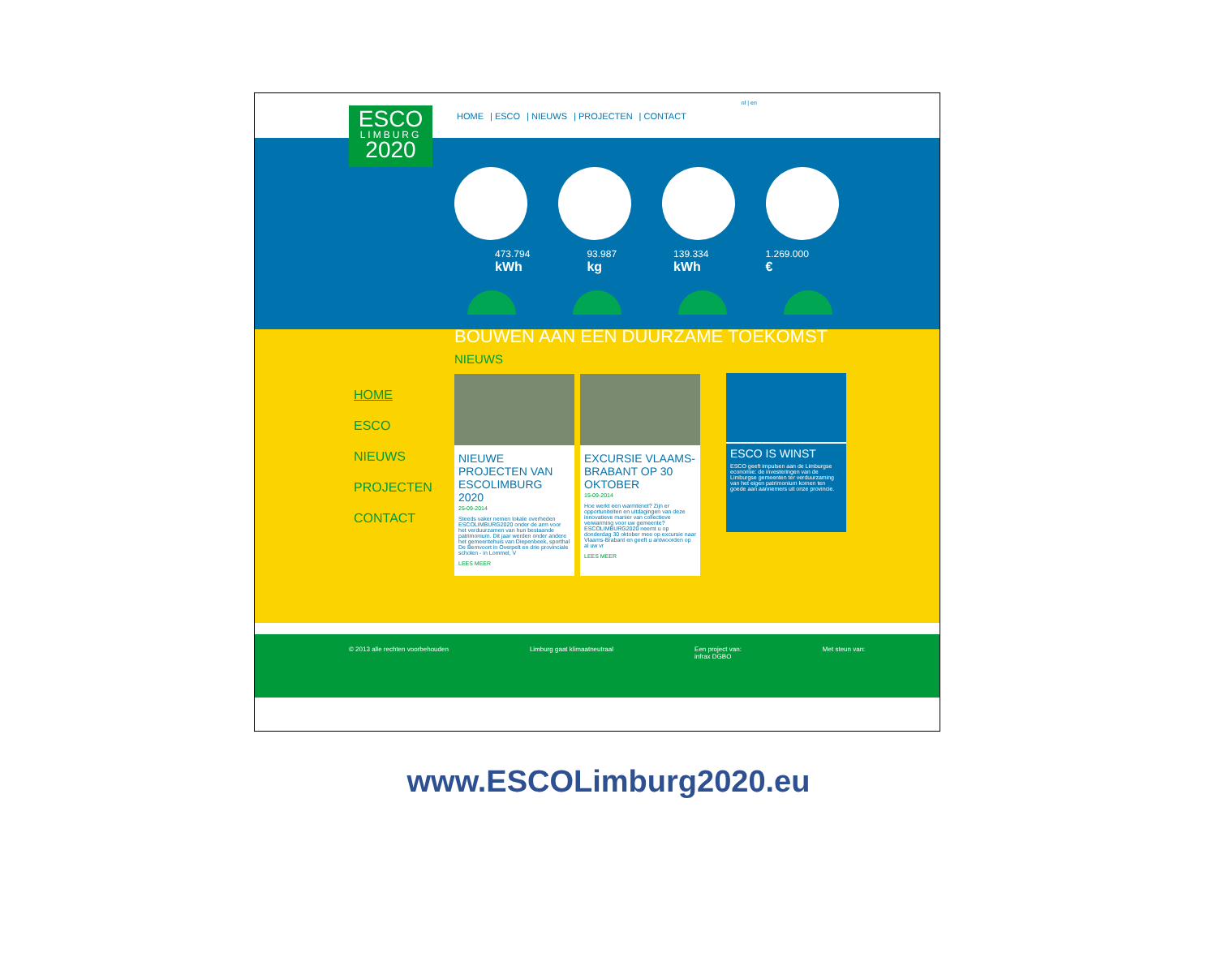ESCO
LIMBURG
2020
HOME | ESCO | NIEUWS | PROJECTEN | CONTACT
nl | en
473.794
kWh
93.987
kg
139.334
kWh
1.269.000
€
BOUWEN AAN EEN DUURZAME TOEKOMST
HOME
ESCO
NIEUWS
PROJECTEN
CONTACT
NIEUWS
NIEUWE PROJECTEN VAN ESCOLIMBURG 2020
25-09-2014
Steeds vaker nemen lokale overheden ESCOLIMBURG2020 onder de arm voor het verduurzamen van hun bestaande patrimonium. Dit jaar werden onder andere het gemeentehuis van Diepenbeek, sporthal De Bemvoort in Overpelt en drie provinciale scholen - in Lommel, V
LEES MEER
EXCURSIE VLAAMS-BRABANT OP 30 OKTOBER
15-09-2014
Hoe werkt een warmtenet? Zijn er opportuniteiten en uitdagingen van deze innovatieve manier van collectieve verwarming voor uw gemeente? ESCOLIMBURG2020 neemt u op donderdag 30 oktober mee op excursie naar Vlaams-Brabant en geeft u antwoorden op al uw vr
LEES MEER
ESCO IS WINST
ESCO geeft impulsen aan de Limburgse economie: de investeringen van de Limburgse gemeenten ter verduurzaming van het eigen patrimonium komen ten goede aan aannemers uit onze provincie.
© 2013 alle rechten voorbehouden
Limburg gaat klimaatneutraal Een project van:
infrax DGBO
Met steun van:
www.ESCOLimburg2020.eu